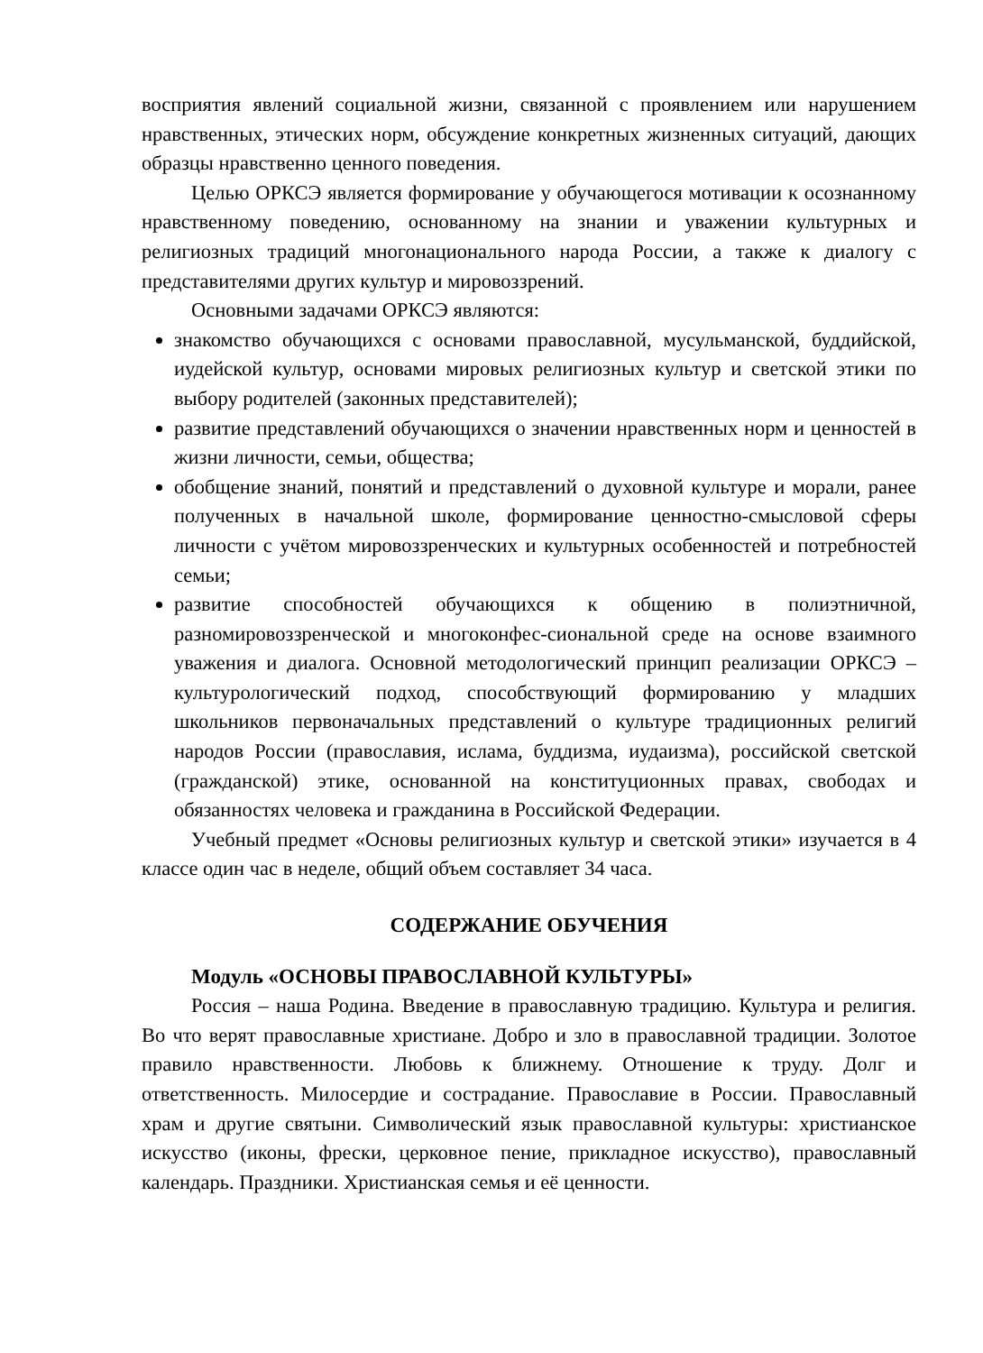восприятия явлений социальной жизни, связанной с проявлением или нарушением нравственных, этических норм, обсуждение конкретных жизненных ситуаций, дающих образцы нравственно ценного поведения.
Целью ОРКСЭ является формирование у обучающегося мотивации к осознанному нравственному поведению, основанному на знании и уважении культурных и религиозных традиций многонационального народа России, а также к диалогу с представителями других культур и мировоззрений.
Основными задачами ОРКСЭ являются:
знакомство обучающихся с основами православной, мусульманской, буддийской, иудейской культур, основами мировых религиозных культур и светской этики по выбору родителей (законных представителей);
развитие представлений обучающихся о значении нравственных норм и ценностей в жизни личности, семьи, общества;
обобщение знаний, понятий и представлений о духовной культуре и морали, ранее полученных в начальной школе, формирование ценностно-смысловой сферы личности с учётом мировоззренческих и культурных особенностей и потребностей семьи;
развитие способностей обучающихся к общению в полиэтничной, разномировоззренческой и многоконфес-сиональной среде на основе взаимного уважения и диалога. Основной методологический принцип реализации ОРКСЭ – культурологический подход, способствующий формированию у младших школьников первоначальных представлений о культуре традиционных религий народов России (православия, ислама, буддизма, иудаизма), российской светской (гражданской) этике, основанной на конституционных правах, свободах и обязанностях человека и гражданина в Российской Федерации.
Учебный предмет «Основы религиозных культур и светской этики» изучается в 4 классе один час в неделе, общий объем составляет 34 часа.
СОДЕРЖАНИЕ ОБУЧЕНИЯ
Модуль «ОСНОВЫ ПРАВОСЛАВНОЙ КУЛЬТУРЫ»
Россия – наша Родина. Введение в православную традицию. Культура и религия. Во что верят православные христиане. Добро и зло в православной традиции. Золотое правило нравственности. Любовь к ближнему. Отношение к труду. Долг и ответственность. Милосердие и сострадание. Православие в России. Православный храм и другие святыни. Символический язык православной культуры: христианское искусство (иконы, фрески, церковное пение, прикладное искусство), православный календарь. Праздники. Христианская семья и её ценности.